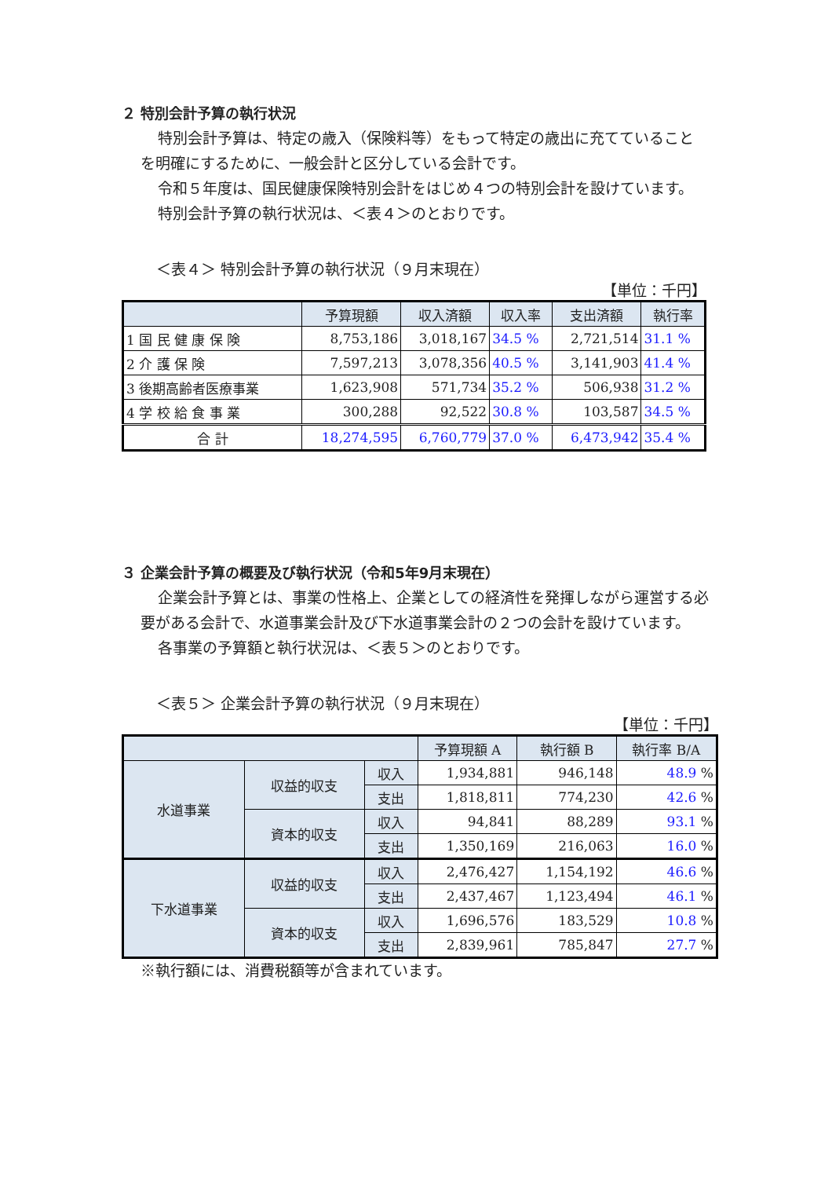２ 特別会計予算の執行状況
特別会計予算は、特定の歳入（保険料等）をもって特定の歳出に充てていることを明確にするために、一般会計と区分している会計です。
令和５年度は、国民健康保険特別会計をはじめ４つの特別会計を設けています。
特別会計予算の執行状況は、＜表４＞のとおりです。
＜表４＞ 特別会計予算の執行状況（９月末現在）
【単位：千円】
| | 予算現額 | 収入済額 | 収入率 | 支出済額 | 執行率 |
| --- | --- | --- | --- | --- | --- |
| 1 国 民 健 康 保 険 | 8,753,186 | 3,018,167 | 34.5 % | 2,721,514 | 31.1 % |
| 2 介 護 保 険 | 7,597,213 | 3,078,356 | 40.5 % | 3,141,903 | 41.4 % |
| 3 後期高齢者医療事業 | 1,623,908 | 571,734 | 35.2 % | 506,938 | 31.2 % |
| 4 学 校 給 食 事 業 | 300,288 | 92,522 | 30.8 % | 103,587 | 34.5 % |
| 合 計 | 18,274,595 | 6,760,779 | 37.0 % | 6,473,942 | 35.4 % |
３ 企業会計予算の概要及び執行状況（令和5年9月末現在）
企業会計予算とは、事業の性格上、企業としての経済性を発揮しながら運営する必要がある会計で、水道事業会計及び下水道事業会計の２つの会計を設けています。
各事業の予算額と執行状況は、＜表５＞のとおりです。
＜表５＞ 企業会計予算の執行状況（９月末現在）
【単位：千円】
| | | | 予算現額 A | 執行額 B | 執行率 B/A |
| --- | --- | --- | --- | --- | --- |
| 水道事業 | 収益的収支 | 収入 | 1,934,881 | 946,148 | 48.9 % |
| | | 支出 | 1,818,811 | 774,230 | 42.6 % |
| | 資本的収支 | 収入 | 94,841 | 88,289 | 93.1 % |
| | | 支出 | 1,350,169 | 216,063 | 16.0 % |
| 下水道事業 | 収益的収支 | 収入 | 2,476,427 | 1,154,192 | 46.6 % |
| | | 支出 | 2,437,467 | 1,123,494 | 46.1 % |
| | 資本的収支 | 収入 | 1,696,576 | 183,529 | 10.8 % |
| | | 支出 | 2,839,961 | 785,847 | 27.7 % |
※執行額には、消費税額等が含まれています。